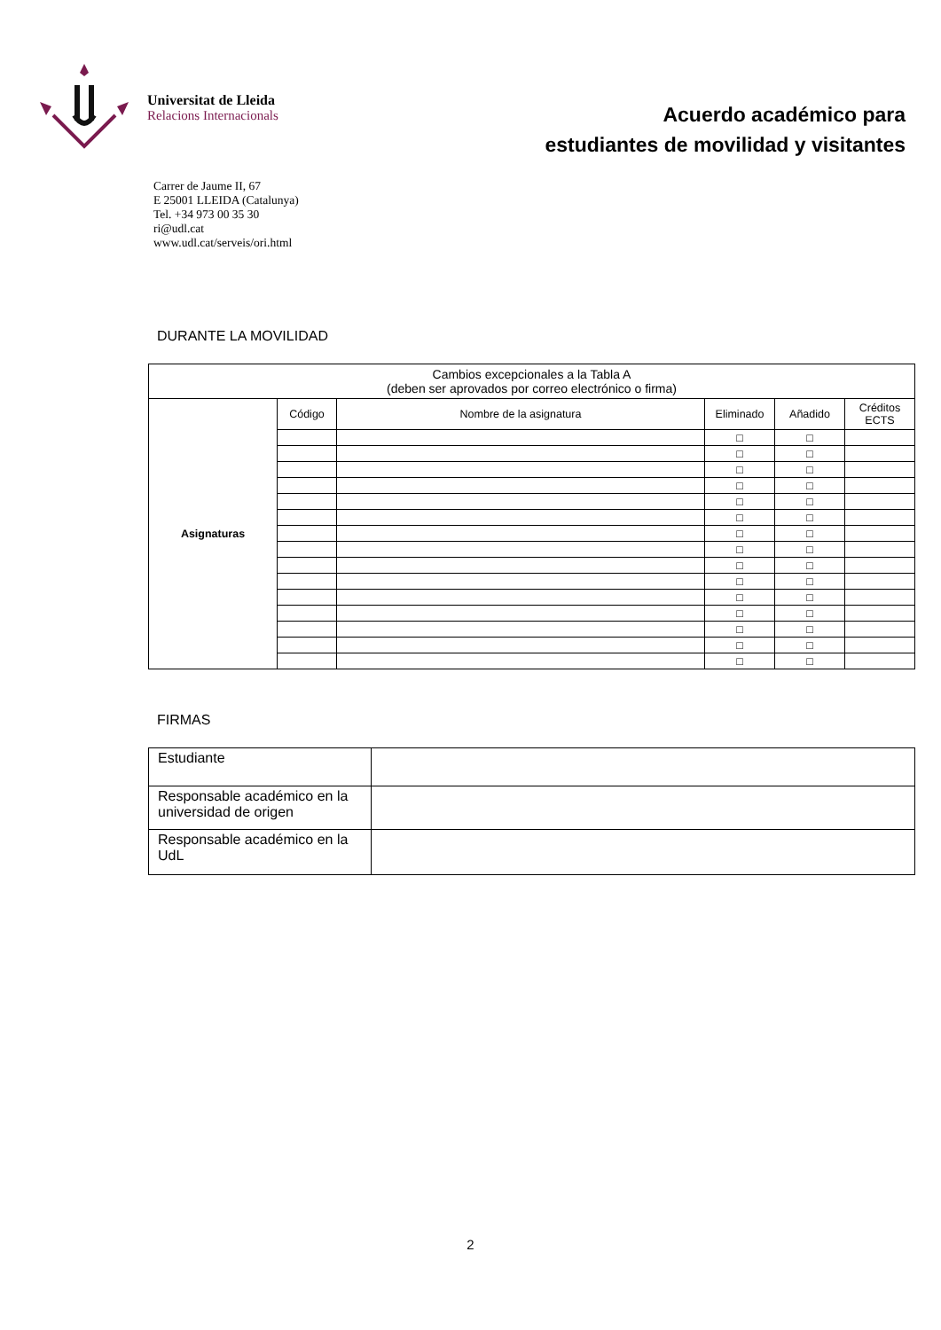Universitat de Lleida
Relacions Internacionals
Acuerdo académico para
estudiantes de movilidad y visitantes
Carrer de Jaume II, 67
E 25001 LLEIDA (Catalunya)
Tel. +34 973 00 35 30
ri@udl.cat
www.udl.cat/serveis/ori.html
DURANTE LA MOVILIDAD
| Cambios excepcionales a la Tabla A (deben ser aprovados por correo electrónico o firma) | | | | | |
| --- | --- | --- | --- | --- | --- |
| Asignaturas | Código | Nombre de la asignatura | Eliminado | Añadido | Créditos ECTS |
| | | | □ | □ | |
| | | | □ | □ | |
| | | | □ | □ | |
| | | | □ | □ | |
| | | | □ | □ | |
| | | | □ | □ | |
| | | | □ | □ | |
| | | | □ | □ | |
| | | | □ | □ | |
| | | | □ | □ | |
| | | | □ | □ | |
| | | | □ | □ | |
| | | | □ | □ | |
| | | | □ | □ | |
| | | | □ | □ | |
FIRMAS
| Estudiante | |
| Responsable académico en la universidad de origen | |
| Responsable académico en la UdL | |
2